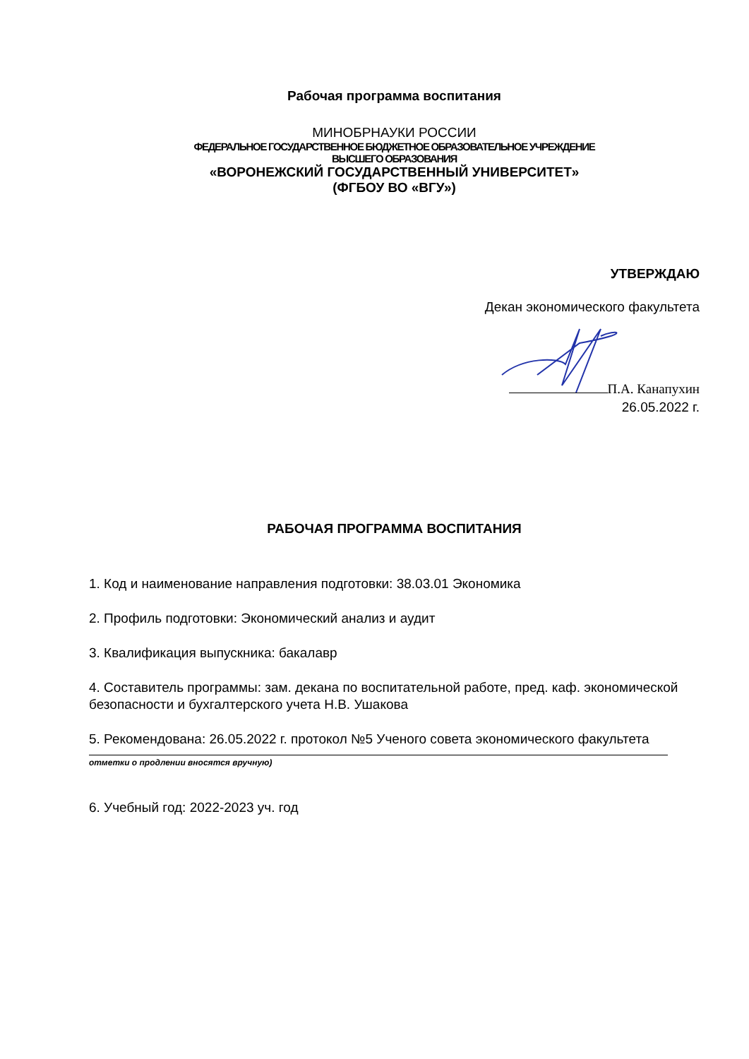Рабочая программа воспитания
МИНОБРНАУКИ РОССИИ
ФЕДЕРАЛЬНОЕ ГОСУДАРСТВЕННОЕ БЮДЖЕТНОЕ ОБРАЗОВАТЕЛЬНОЕ УЧРЕЖДЕНИЕ
ВЫСШЕГО ОБРАЗОВАНИЯ
«ВОРОНЕЖСКИЙ ГОСУДАРСТВЕННЫЙ УНИВЕРСИТЕТ»
(ФГБОУ ВО «ВГУ»)
УТВЕРЖДАЮ
Декан экономического факультета
П.А. Канапухин
26.05.2022 г.
РАБОЧАЯ ПРОГРАММА ВОСПИТАНИЯ
1. Код и наименование направления подготовки: 38.03.01 Экономика
2. Профиль подготовки: Экономический анализ и аудит
3. Квалификация выпускника: бакалавр
4. Составитель программы: зам. декана по воспитательной работе, пред. каф. экономической безопасности и бухгалтерского учета Н.В. Ушакова
5. Рекомендована: 26.05.2022 г. протокол №5 Ученого совета экономического факультета
отметки о продлении вносятся вручную)
6. Учебный год: 2022-2023 уч. год